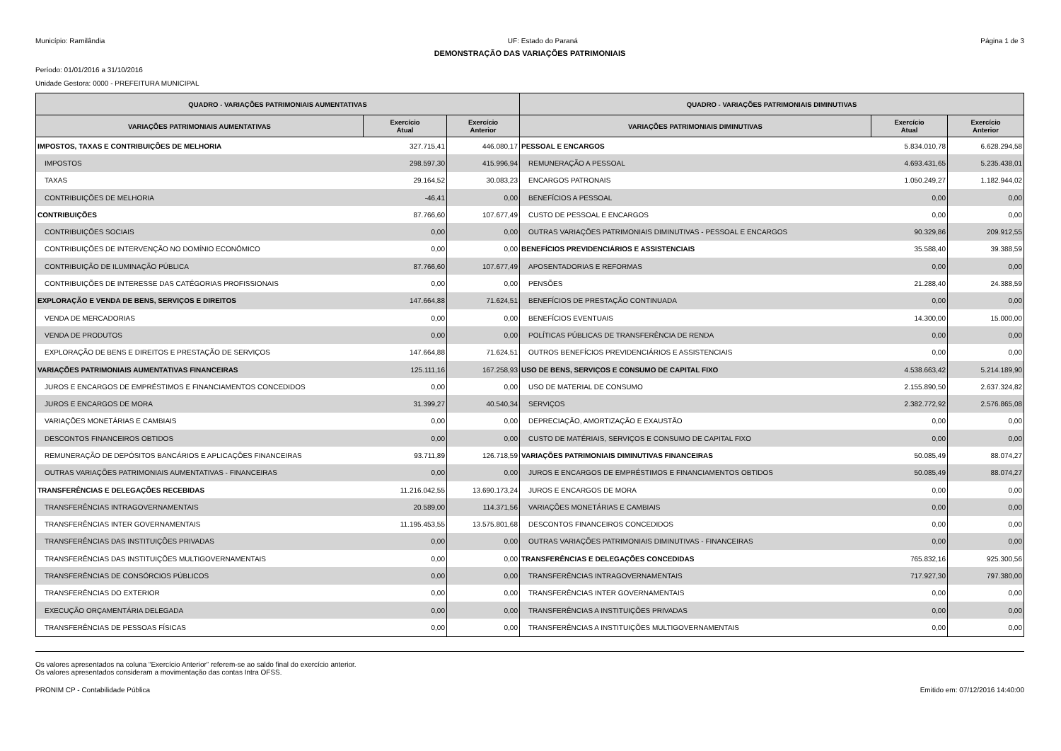Município: Ramilândia UF: Estado do Paraná Página 1 de 3
DEMONSTRAÇÃO DAS VARIAÇÕES PATRIMONIAIS
Período: 01/01/2016 a 31/10/2016
Unidade Gestora: 0000 - PREFEITURA MUNICIPAL
| QUADRO - VARIAÇÕES PATRIMONIAIS AUMENTATIVAS | | | QUADRO - VARIAÇÕES PATRIMONIAIS DIMINUTIVAS | | |
| --- | --- | --- | --- | --- | --- |
| VARIAÇÕES PATRIMONIAIS AUMENTATIVAS | Exercício Atual | Exercício Anterior | VARIAÇÕES PATRIMONIAIS DIMINUTIVAS | Exercício Atual | Exercício Anterior |
| IMPOSTOS, TAXAS E CONTRIBUIÇÕES DE MELHORIA | 327.715,41 | 446.080,17 | PESSOAL E ENCARGOS | 5.834.010,78 | 6.628.294,58 |
| IMPOSTOS | 298.597,30 | 415.996,94 | REMUNERAÇÃO A PESSOAL | 4.693.431,65 | 5.235.438,01 |
| TAXAS | 29.164,52 | 30.083,23 | ENCARGOS PATRONAIS | 1.050.249,27 | 1.182.944,02 |
| CONTRIBUIÇÕES DE MELHORIA | -46,41 | 0,00 | BENEFÍCIOS A PESSOAL | 0,00 | 0,00 |
| CONTRIBUIÇÕES | 87.766,60 | 107.677,49 | CUSTO DE PESSOAL E ENCARGOS | 0,00 | 0,00 |
| CONTRIBUIÇÕES SOCIAIS | 0,00 | 0,00 | OUTRAS VARIAÇÕES PATRIMONIAIS DIMINUTIVAS - PESSOAL E ENCARGOS | 90.329,86 | 209.912,55 |
| CONTRIBUIÇÕES DE INTERVENÇÃO NO DOMÍNIO ECONÔMICO | 0,00 | 0,00 | BENEFÍCIOS PREVIDENCIÁRIOS E ASSISTENCIAIS | 35.588,40 | 39.388,59 |
| CONTRIBUIÇÃO DE ILUMINAÇÃO PÚBLICA | 87.766,60 | 107.677,49 | APOSENTADORIAS E REFORMAS | 0,00 | 0,00 |
| CONTRIBUIÇÕES DE INTERESSE DAS CATÉGORIAS PROFISSIONAIS | 0,00 | 0,00 | PENSÕES | 21.288,40 | 24.388,59 |
| EXPLORAÇÃO E VENDA DE BENS, SERVIÇOS E DIREITOS | 147.664,88 | 71.624,51 | BENEFÍCIOS DE PRESTAÇÃO CONTINUADA | 0,00 | 0,00 |
| VENDA DE MERCADORIAS | 0,00 | 0,00 | BENEFÍCIOS EVENTUAIS | 14.300,00 | 15.000,00 |
| VENDA DE PRODUTOS | 0,00 | 0,00 | POLÍTICAS PÚBLICAS DE TRANSFERÊNCIA DE RENDA | 0,00 | 0,00 |
| EXPLORAÇÃO DE BENS E DIREITOS E PRESTAÇÃO DE SERVIÇOS | 147.664,88 | 71.624,51 | OUTROS BENEFÍCIOS PREVIDENCIÁRIOS E ASSISTENCIAIS | 0,00 | 0,00 |
| VARIAÇÕES PATRIMONIAIS AUMENTATIVAS FINANCEIRAS | 125.111,16 | 167.258,93 | USO DE BENS, SERVIÇOS E CONSUMO DE CAPITAL FIXO | 4.538.663,42 | 5.214.189,90 |
| JUROS E ENCARGOS DE EMPRÉSTIMOS E FINANCIAMENTOS CONCEDIDOS | 0,00 | 0,00 | USO DE MATERIAL DE CONSUMO | 2.155.890,50 | 2.637.324,82 |
| JUROS E ENCARGOS DE MORA | 31.399,27 | 40.540,34 | SERVIÇOS | 2.382.772,92 | 2.576.865,08 |
| VARIAÇÕES MONETÁRIAS E CAMBIAIS | 0,00 | 0,00 | DEPRECIAÇÃO, AMORTIZAÇÃO E EXAUSTÃO | 0,00 | 0,00 |
| DESCONTOS FINANCEIROS OBTIDOS | 0,00 | 0,00 | CUSTO DE MATÉRIAIS, SERVIÇOS E CONSUMO DE CAPITAL FIXO | 0,00 | 0,00 |
| REMUNERAÇÃO DE DEPÓSITOS BANCÁRIOS E APLICAÇÕES FINANCEIRAS | 93.711,89 | 126.718,59 | VARIAÇÕES PATRIMONIAIS DIMINUTIVAS FINANCEIRAS | 50.085,49 | 88.074,27 |
| OUTRAS VARIAÇÕES PATRIMONIAIS AUMENTATIVAS - FINANCEIRAS | 0,00 | 0,00 | JUROS E ENCARGOS DE EMPRÉSTIMOS E FINANCIAMENTOS OBTIDOS | 50.085,49 | 88.074,27 |
| TRANSFERÊNCIAS E DELEGAÇÕES RECEBIDAS | 11.216.042,55 | 13.690.173,24 | JUROS E ENCARGOS DE MORA | 0,00 | 0,00 |
| TRANSFERÊNCIAS INTRAGOVERNAMENTAIS | 20.589,00 | 114.371,56 | VARIAÇÕES MONETÁRIAS E CAMBIAIS | 0,00 | 0,00 |
| TRANSFERÊNCIAS INTER GOVERNAMENTAIS | 11.195.453,55 | 13.575.801,68 | DESCONTOS FINANCEIROS CONCEDIDOS | 0,00 | 0,00 |
| TRANSFERÊNCIAS DAS INSTITUIÇÕES PRIVADAS | 0,00 | 0,00 | OUTRAS VARIAÇÕES PATRIMONIAIS DIMINUTIVAS - FINANCEIRAS | 0,00 | 0,00 |
| TRANSFERÊNCIAS DAS INSTITUIÇÕES MULTIGOVERNAMENTAIS | 0,00 | 0,00 | TRANSFERÊNCIAS E DELEGAÇÕES CONCEDIDAS | 765.832,16 | 925.300,56 |
| TRANSFERÊNCIAS DE CONSÓRCIOS PÚBLICOS | 0,00 | 0,00 | TRANSFERÊNCIAS INTRAGOVERNAMENTAIS | 717.927,30 | 797.380,00 |
| TRANSFERÊNCIAS DO EXTERIOR | 0,00 | 0,00 | TRANSFERÊNCIAS INTER GOVERNAMENTAIS | 0,00 | 0,00 |
| EXECUÇÃO ORÇAMENTÁRIA DELEGADA | 0,00 | 0,00 | TRANSFERÊNCIAS A INSTITUIÇÕES PRIVADAS | 0,00 | 0,00 |
| TRANSFERÊNCIAS DE PESSOAS FÍSICAS | 0,00 | 0,00 | TRANSFERÊNCIAS A INSTITUIÇÕES MULTIGOVERNAMENTAIS | 0,00 | 0,00 |
Os valores apresentados na coluna “Exercício Anterior” referem-se ao saldo final do exercício anterior.
Os valores apresentados consideram a movimentação das contas Intra OFSS.
PRONIM CP - Contabilidade Pública Emitido em: 07/12/2016 14:40:00